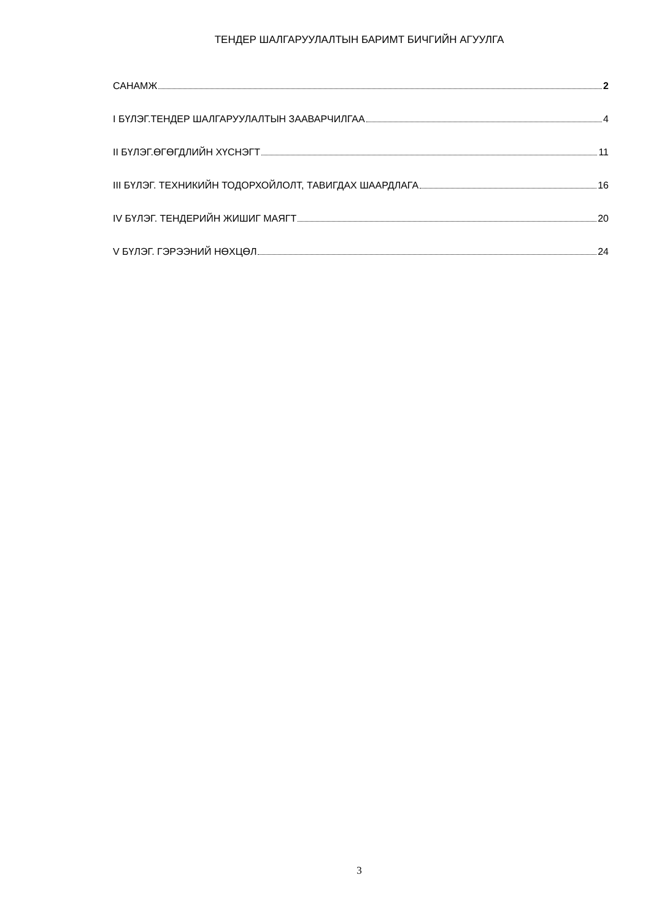ТЕНДЕР ШАЛГАРУУЛАЛТЫН БАРИМТ БИЧГИЙН АГУУЛГА
САНАМЖ 2
I БҮЛЭГ.ТЕНДЕР ШАЛГАРУУЛАЛТЫН ЗААВАРЧИЛГАА 4
II БҮЛЭГ.ӨГӨГДЛИЙН ХҮСНЭГТ 11
III БҮЛЭГ. ТЕХНИКИЙН ТОДОРХОЙЛОЛТ, ТАВИГДАХ ШААРДЛАГА 16
IV БҮЛЭГ. ТЕНДЕРИЙН ЖИШИГ МАЯГТ 20
V БҮЛЭГ. ГЭРЭЭНИЙ НӨХЦӨЛ 24
3